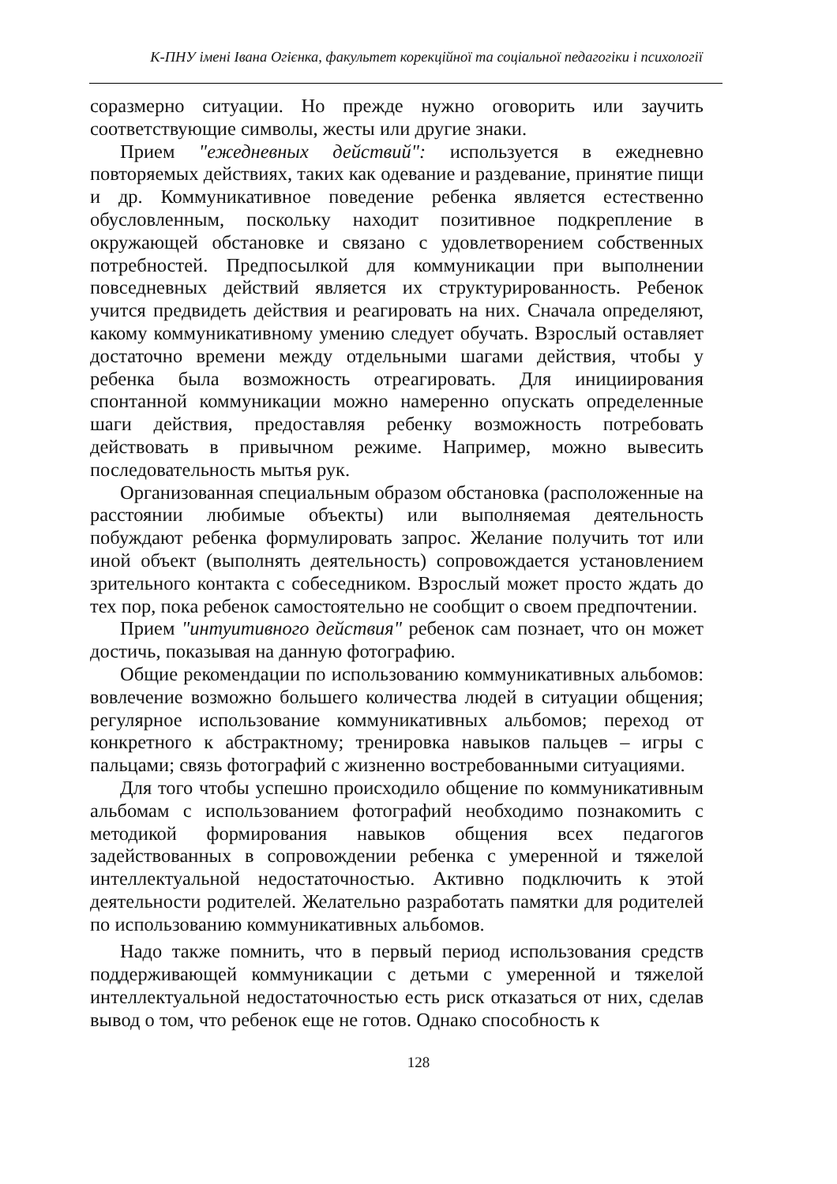К-ПНУ імені Івана Огієнка, факультет корекційної та соціальної педагогіки і психології
соразмерно ситуации. Но прежде нужно оговорить или заучить соответствующие символы, жесты или другие знаки.
Прием "ежедневных действий": используется в ежедневно повторяемых действиях, таких как одевание и раздевание, принятие пищи и др. Коммуникативное поведение ребенка является естественно обусловленным, поскольку находит позитивное подкрепление в окружающей обстановке и связано с удовлетворением собственных потребностей. Предпосылкой для коммуникации при выполнении повседневных действий является их структурированность. Ребенок учится предвидеть действия и реагировать на них. Сначала определяют, какому коммуникативному умению следует обучать. Взрослый оставляет достаточно времени между отдельными шагами действия, чтобы у ребенка была возможность отреагировать. Для инициирования спонтанной коммуникации можно намеренно опускать определенные шаги действия, предоставляя ребенку возможность потребовать действовать в привычном режиме. Например, можно вывесить последовательность мытья рук.
Организованная специальным образом обстановка (расположенные на расстоянии любимые объекты) или выполняемая деятельность побуждают ребенка формулировать запрос. Желание получить тот или иной объект (выполнять деятельность) сопровождается установлением зрительного контакта с собеседником. Взрослый может просто ждать до тех пор, пока ребенок самостоятельно не сообщит о своем предпочтении.
Прием "интуитивного действия" ребенок сам познает, что он может достичь, показывая на данную фотографию.
Общие рекомендации по использованию коммуникативных альбомов: вовлечение возможно большего количества людей в ситуации общения; регулярное использование коммуникативных альбомов; переход от конкретного к абстрактному; тренировка навыков пальцев – игры с пальцами; связь фотографий с жизненно востребованными ситуациями.
Для того чтобы успешно происходило общение по коммуникативным альбомам с использованием фотографий необходимо познакомить с методикой формирования навыков общения всех педагогов задействованных в сопровождении ребенка с умеренной и тяжелой интеллектуальной недостаточностью. Активно подключить к этой деятельности родителей. Желательно разработать памятки для родителей по использованию коммуникативных альбомов.
Надо также помнить, что в первый период использования средств поддерживающей коммуникации с детьми с умеренной и тяжелой интеллектуальной недостаточностью есть риск отказаться от них, сделав вывод о том, что ребенок еще не готов. Однако способность к
128